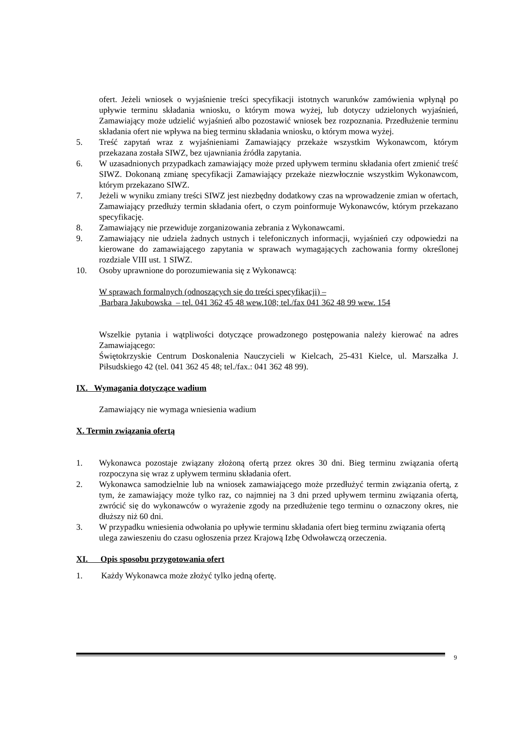ofert. Jeżeli wniosek o wyjaśnienie treści specyfikacji istotnych warunków zamówienia wpłynął po upływie terminu składania wniosku, o którym mowa wyżej, lub dotyczy udzielonych wyjaśnień, Zamawiający może udzielić wyjaśnień albo pozostawić wniosek bez rozpoznania. Przedłużenie terminu składania ofert nie wpływa na bieg terminu składania wniosku, o którym mowa wyżej.
5. Treść zapytań wraz z wyjaśnieniami Zamawiający przekaże wszystkim Wykonawcom, którym przekazana została SIWZ, bez ujawniania źródła zapytania.
6. W uzasadnionych przypadkach zamawiający może przed upływem terminu składania ofert zmienić treść SIWZ. Dokonaną zmianę specyfikacji Zamawiający przekaże niezwłocznie wszystkim Wykonawcom, którym przekazano SIWZ.
7. Jeżeli w wyniku zmiany treści SIWZ jest niezbędny dodatkowy czas na wprowadzenie zmian w ofertach, Zamawiający przedłuży termin składania ofert, o czym poinformuje Wykonawców, którym przekazano specyfikację.
8. Zamawiający nie przewiduje zorganizowania zebrania z Wykonawcami.
9. Zamawiający nie udziela żadnych ustnych i telefonicznych informacji, wyjaśnień czy odpowiedzi na kierowane do zamawiającego zapytania w sprawach wymagających zachowania formy określonej rozdziale VIII ust. 1 SIWZ.
10. Osoby uprawnione do porozumiewania się z Wykonawcą:
W sprawach formalnych (odnoszących się do treści specyfikacji) –
Barbara Jakubowska – tel. 041 362 45 48 wew.108; tel./fax 041 362 48 99 wew. 154
Wszelkie pytania i wątpliwości dotyczące prowadzonego postępowania należy kierować na adres Zamawiającego:
Świętokrzyskie Centrum Doskonalenia Nauczycieli w Kielcach, 25-431 Kielce, ul. Marszałka J. Piłsudskiego 42 (tel. 041 362 45 48; tel./fax.: 041 362 48 99).
IX. Wymagania dotyczące wadium
Zamawiający nie wymaga wniesienia wadium
X. Termin związania ofertą
1. Wykonawca pozostaje związany złożoną ofertą przez okres 30 dni. Bieg terminu związania ofertą rozpoczyna się wraz z upływem terminu składania ofert.
2. Wykonawca samodzielnie lub na wniosek zamawiającego może przedłużyć termin związania ofertą, z tym, że zamawiający może tylko raz, co najmniej na 3 dni przed upływem terminu związania ofertą, zwrócić się do wykonawców o wyrażenie zgody na przedłużenie tego terminu o oznaczony okres, nie dłuższy niż 60 dni.
3. W przypadku wniesienia odwołania po upływie terminu składania ofert bieg terminu związania ofertą ulega zawieszeniu do czasu ogłoszenia przez Krajową Izbę Odwoławczą orzeczenia.
XI. Opis sposobu przygotowania ofert
1. Każdy Wykonawca może złożyć tylko jedną ofertę.
9